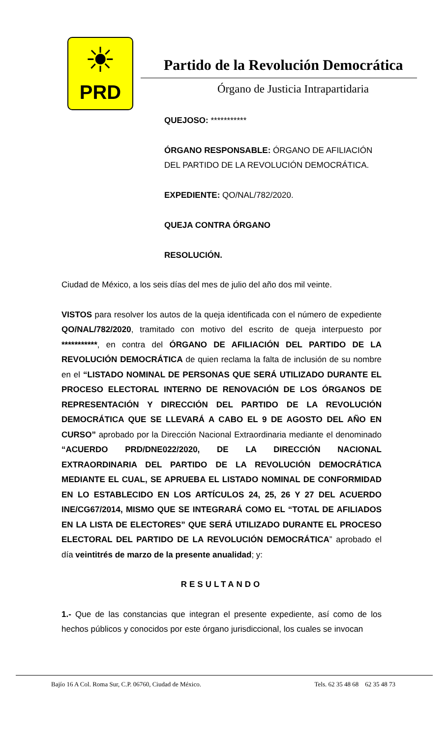☀
PRD
Partido de la Revolución Democrática
Órgano de Justicia Intrapartidaria
QUEJOSO: ***********
ÓRGANO RESPONSABLE: ÓRGANO DE AFILIACIÓN DEL PARTIDO DE LA REVOLUCIÓN DEMOCRÁTICA.
EXPEDIENTE: QO/NAL/782/2020.
QUEJA CONTRA ÓRGANO
RESOLUCIÓN.
Ciudad de México, a los seis días del mes de julio del año dos mil veinte.
VISTOS para resolver los autos de la queja identificada con el número de expediente QO/NAL/782/2020, tramitado con motivo del escrito de queja interpuesto por ***********, en contra del ÓRGANO DE AFILIACIÓN DEL PARTIDO DE LA REVOLUCIÓN DEMOCRÁTICA de quien reclama la falta de inclusión de su nombre en el “LISTADO NOMINAL DE PERSONAS QUE SERÁ UTILIZADO DURANTE EL PROCESO ELECTORAL INTERNO DE RENOVACIÓN DE LOS ÓRGANOS DE REPRESENTACIÓN Y DIRECCIÓN DEL PARTIDO DE LA REVOLUCIÓN DEMOCRÁTICA QUE SE LLEVARÁ A CABO EL 9 DE AGOSTO DEL AÑO EN CURSO” aprobado por la Dirección Nacional Extraordinaria mediante el denominado “ACUERDO PRD/DNE022/2020, DE LA DIRECCIÓN NACIONAL EXTRAORDINARIA DEL PARTIDO DE LA REVOLUCIÓN DEMOCRÁTICA MEDIANTE EL CUAL, SE APRUEBA EL LISTADO NOMINAL DE CONFORMIDAD EN LO ESTABLECIDO EN LOS ARTÍCULOS 24, 25, 26 Y 27 DEL ACUERDO INE/CG67/2014, MISMO QUE SE INTEGRARÁ COMO EL “TOTAL DE AFILIADOS EN LA LISTA DE ELECTORES” QUE SERÁ UTILIZADO DURANTE EL PROCESO ELECTORAL DEL PARTIDO DE LA REVOLUCIÓN DEMOCRÁTICA” aprobado el día veintitrés de marzo de la presente anualidad; y:
RESULTANDO
1.- Que de las constancias que integran el presente expediente, así como de los hechos públicos y conocidos por este órgano jurisdiccional, los cuales se invocan
Bajío 16 A Col. Roma Sur, C.P. 06760, Ciudad de México. Tels. 62 35 48 68 62 35 48 73